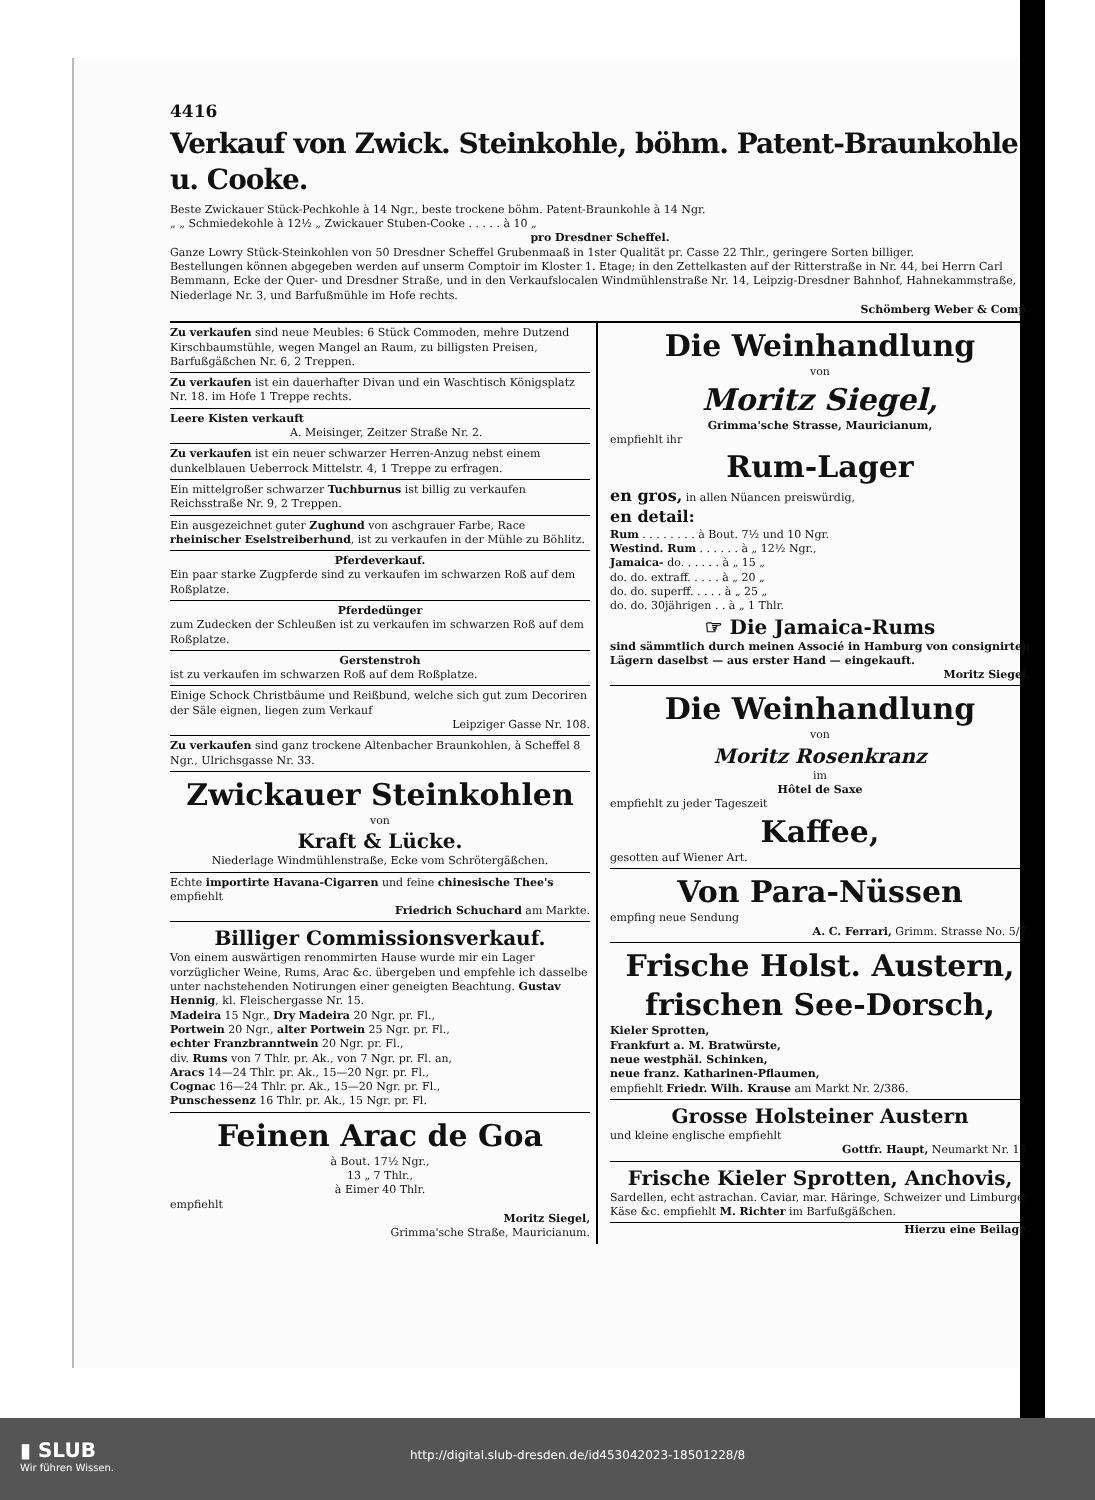4416
Verkauf von Zwick. Steinkohle, böhm. Patent-Braunkohle u. Cooke.
Beste Zwickauer Stück-Pechkohle à 14 Ngr., beste trockene böhm. Patent-Braunkohle à 14 Ngr.
„ „ Schmiedekohle à 12½ „ Zwickauer Stuben-Cooke . . . . . à 10 „
pro Dresdner Scheffel.
Ganze Lowry Stück-Steinkohlen von 50 Dresdner Scheffel Grubenmaaß in 1ster Qualität pr. Casse 22 Thlr., geringere Sorten billiger.
Bestellungen können abgegeben werden auf unserm Comptoir im Kloster 1. Etage; in den Zettelkasten auf der Ritterstraße in Nr. 44, bei Herrn Carl Bemmann, Ecke der Quer- und Dresdner Straße, und in den Verkaufslocalen Windmühlenstraße Nr. 14, Leipzig-Dresdner Bahnhof, Hahnekammstraße, Niederlage Nr. 3, und Barfußmühle im Hofe rechts.
Schömberg Weber & Comp.
Zu verkaufen sind neue Meubles: 6 Stück Commoden, mehre Dutzend Kirschbaumstühle, wegen Mangel an Raum, zu billigsten Preisen, Barfußgäßchen Nr. 6, 2 Treppen.
Zu verkaufen ist ein dauerhafter Divan und ein Waschtisch Königsplatz Nr. 18. im Hofe 1 Treppe rechts.
Leere Kisten verkauft
A. Meisinger, Zeitzer Straße Nr. 2.
Zu verkaufen ist ein neuer schwarzer Herren-Anzug nebst einem dunkelblauen Ueberrock Mittelstr. 4, 1 Treppe zu erfragen.
Ein mittelgroßer schwarzer Tuchburnus ist billig zu verkaufen Reichsstraße Nr. 9, 2 Treppen.
Ein ausgezeichnet guter Zughund von aschgrauer Farbe, Race rheinischer Eselstreiberhund, ist zu verkaufen in der Mühle zu Böhlitz.
Pferdeverkauf.
Ein paar starke Zugpferde sind zu verkaufen im schwarzen Roß auf dem Roßplatze.
Pferdedünger
zum Zudecken der Schleußen ist zu verkaufen im schwarzen Roß auf dem Roßplatze.
Gerstenstroh
ist zu verkaufen im schwarzen Roß auf dem Roßplatze.
Einige Schock Christbäume und Reißbund, welche sich gut zum Decoriren der Säle eignen, liegen zum Verkauf
Leipziger Gasse Nr. 108.
Zu verkaufen sind ganz trockene Altenbacher Braunkohlen, à Scheffel 8 Ngr., Ulrichsgasse Nr. 33.
Zwickauer Steinkohlen
von
Kraft & Lücke.
Niederlage Windmühlenstraße, Ecke vom Schrötergäßchen.
Echte importirte Havana-Cigarren und feine chinesische Thee's empfiehlt
Friedrich Schuchard am Markte.
Billiger Commissionsverkauf.
Von einem auswärtigen renommirten Hause wurde mir ein Lager vorzüglicher Weine, Rums, Arac &c. übergeben und empfehle ich dasselbe unter nachstehenden Notirungen einer geneigten Beachtung. Gustav Hennig, kl. Fleischergasse Nr. 15.
Madeira 15 Ngr., Dry Madeira 20 Ngr. pr. Fl.,
Portwein 20 Ngr., alter Portwein 25 Ngr. pr. Fl.,
echter Franzbranntwein 20 Ngr. pr. Fl.,
div. Rums von 7 Thlr. pr. Ak., von 7 Ngr. pr. Fl. an,
Aracs 14—24 Thlr. pr. Ak., 15—20 Ngr. pr. Fl.,
Cognac 16—24 Thlr. pr. Ak., 15—20 Ngr. pr. Fl.,
Punschessenz 16 Thlr. pr. Ak., 15 Ngr. pr. Fl.
Feinen Arac de Goa
à Bout. 17½ Ngr.,
13 „ 7 Thlr.,
à Eimer 40 Thlr.
empfiehlt
Moritz Siegel,
Grimma'sche Straße, Mauricianum.
Die Weinhandlung
von
Moritz Siegel,
Grimma'sche Strasse, Mauricianum,
empfiehlt ihr
Rum-Lager
en gros, in allen Nüancen preiswürdig,
en detail:
Rum . . . . . . . . à Bout. 7½ und 10 Ngr.
Westind. Rum . . . . . . à „ 12½ Ngr.,
Jamaica- do. . . . . . à „ 15 „
do. do. extraff. . . . . à „ 20 „
do. do. superff. . . . . à „ 25 „
do. do. 30jährigen . . à „ 1 Thlr.
☞ Die Jamaica-Rums
sind sämmtlich durch meinen Associé in Hamburg von consignirten Lägern daselbst — aus erster Hand — eingekauft.
Moritz Siegel.
Die Weinhandlung
von
Moritz Rosenkranz
im
Hôtel de Saxe
empfiehlt zu jeder Tageszeit
Kaffee,
gesotten auf Wiener Art.
Von Para-Nüssen
empfing neue Sendung
A. C. Ferrari, Grimm. Strasse No. 5/7.
Frische Holst. Austern, frischen See-Dorsch,
Kieler Sprotten,
Frankfurt a. M. Bratwürste,
neue westphäl. Schinken,
neue franz. Katharinen-Pflaumen,
empfiehlt Friedr. Wilh. Krause am Markt Nr. 2/386.
Grosse Holsteiner Austern
und kleine englische empfiehlt
Gottfr. Haupt, Neumarkt Nr. 13.
Frische Kieler Sprotten, Anchovis,
Sardellen, echt astrachan. Caviar, mar. Häringe, Schweizer und Limburger Käse &c. empfiehlt M. Richter im Barfußgäßchen.
Hierzu eine Beilage.
▮ SLUB
Wir führen Wissen.
http://digital.slub-dresden.de/id453042023-18501228/8